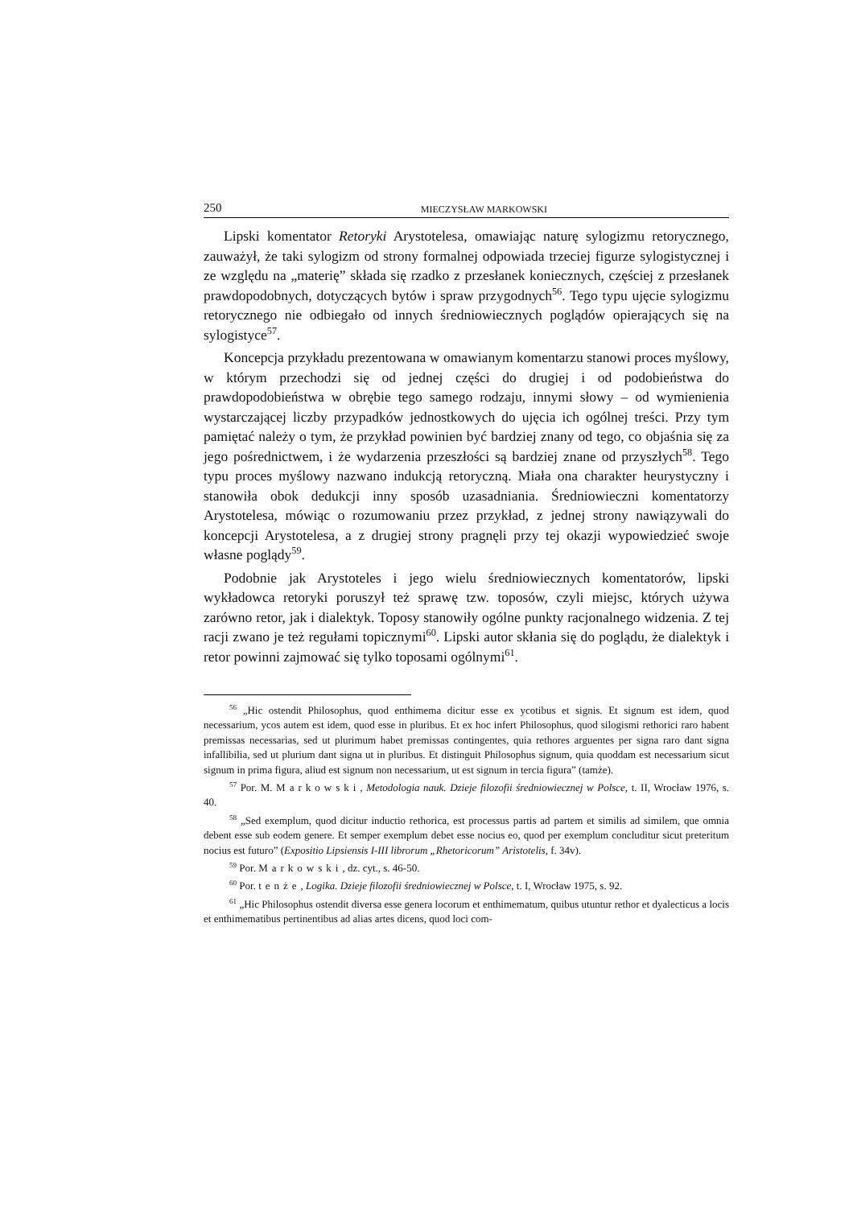250 MIECZYSŁAW MARKOWSKI
Lipski komentator Retoryki Arystotelesa, omawiając naturę sylogizmu retorycznego, zauważył, że taki sylogizm od strony formalnej odpowiada trzeciej figurze sylogistycznej i ze względu na „materię” składa się rzadko z przesłanek koniecznych, częściej z przesłanek prawdopodobnych, dotyczących bytów i spraw przygodnych<sup>56</sup>. Tego typu ujęcie sylogizmu retorycznego nie odbiegało od innych średniowiecznych poglądów opierających się na sylogistyce<sup>57</sup>.
Koncepcja przykładu prezentowana w omawianym komentarzu stanowi proces myślowy, w którym przechodzi się od jednej części do drugiej i od podobieństwa do prawdopodobieństwa w obrębie tego samego rodzaju, innymi słowy – od wymienienia wystarczającej liczby przypadków jednostkowych do ujęcia ich ogólnej treści. Przy tym pamiętać należy o tym, że przykład powinien być bardziej znany od tego, co objaśnia się za jego pośrednictwem, i że wydarzenia przeszłości są bardziej znane od przyszłych<sup>58</sup>. Tego typu proces myślowy nazwano indukcją retoryczną. Miała ona charakter heurystyczny i stanowiła obok dedukcji inny sposób uzasadniania. Średniowieczni komentatorzy Arystotelesa, mówiąc o rozumowaniu przez przykład, z jednej strony nawiązywali do koncepcji Arystotelesa, a z drugiej strony pragnęli przy tej okazji wypowiedzieć swoje własne poglądy<sup>59</sup>.
Podobnie jak Arystoteles i jego wielu średniowiecznych komentatorów, lipski wykładowca retoryki poruszył też sprawę tzw. toposów, czyli miejsc, których używa zarówno retor, jak i dialektyk. Toposy stanowiły ogólne punkty racjonalnego widzenia. Z tej racji zwano je też regułami topicznymi<sup>60</sup>. Lipski autor skłania się do poglądu, że dialektyk i retor powinni zajmować się tylko toposami ogólnymi<sup>61</sup>.
<sup>56</sup> „Hic ostendit Philosophus, quod enthimema dicitur esse ex ycotibus et signis. Et signum est idem, quod necessarium, ycos autem est idem, quod esse in pluribus. Et ex hoc infert Philosophus, quod silogismi rethorici raro habent premissas necessarias, sed ut plurimum habet premissas contingentes, quia rethores arguentes per signa raro dant signa infallibilia, sed ut plurium dant signa ut in pluribus. Et distinguit Philosophus signum, quia quoddam est necessarium sicut signum in prima figura, aliud est signum non necessarium, ut est signum in tercia figura” (tamże).
<sup>57</sup> Por. M. Markowski, Metodologia nauk. Dzieje filozofii średniowiecznej w Polsce, t. II, Wrocław 1976, s. 40.
<sup>58</sup> „Sed exemplum, quod dicitur inductio rethorica, est processus partis ad partem et similis ad similem, que omnia debent esse sub eodem genere. Et semper exemplum debet esse nocius eo, quod per exemplum concluditur sicut preteritum nocius est futuro” (Expositio Lipsiensis I-III librorum „Rhetoricorum” Aristotelis, f. 34v).
<sup>59</sup> Por. Markowski, dz. cyt., s. 46-50.
<sup>60</sup> Por. tenże, Logika. Dzieje filozofii średniowiecznej w Polsce, t. I, Wrocław 1975, s. 92.
<sup>61</sup> „Hic Philosophus ostendit diversa esse genera locorum et enthimematum, quibus utuntur rethor et dyalecticus a locis et enthimematibus pertinentibus ad alias artes dicens, quod loci com-